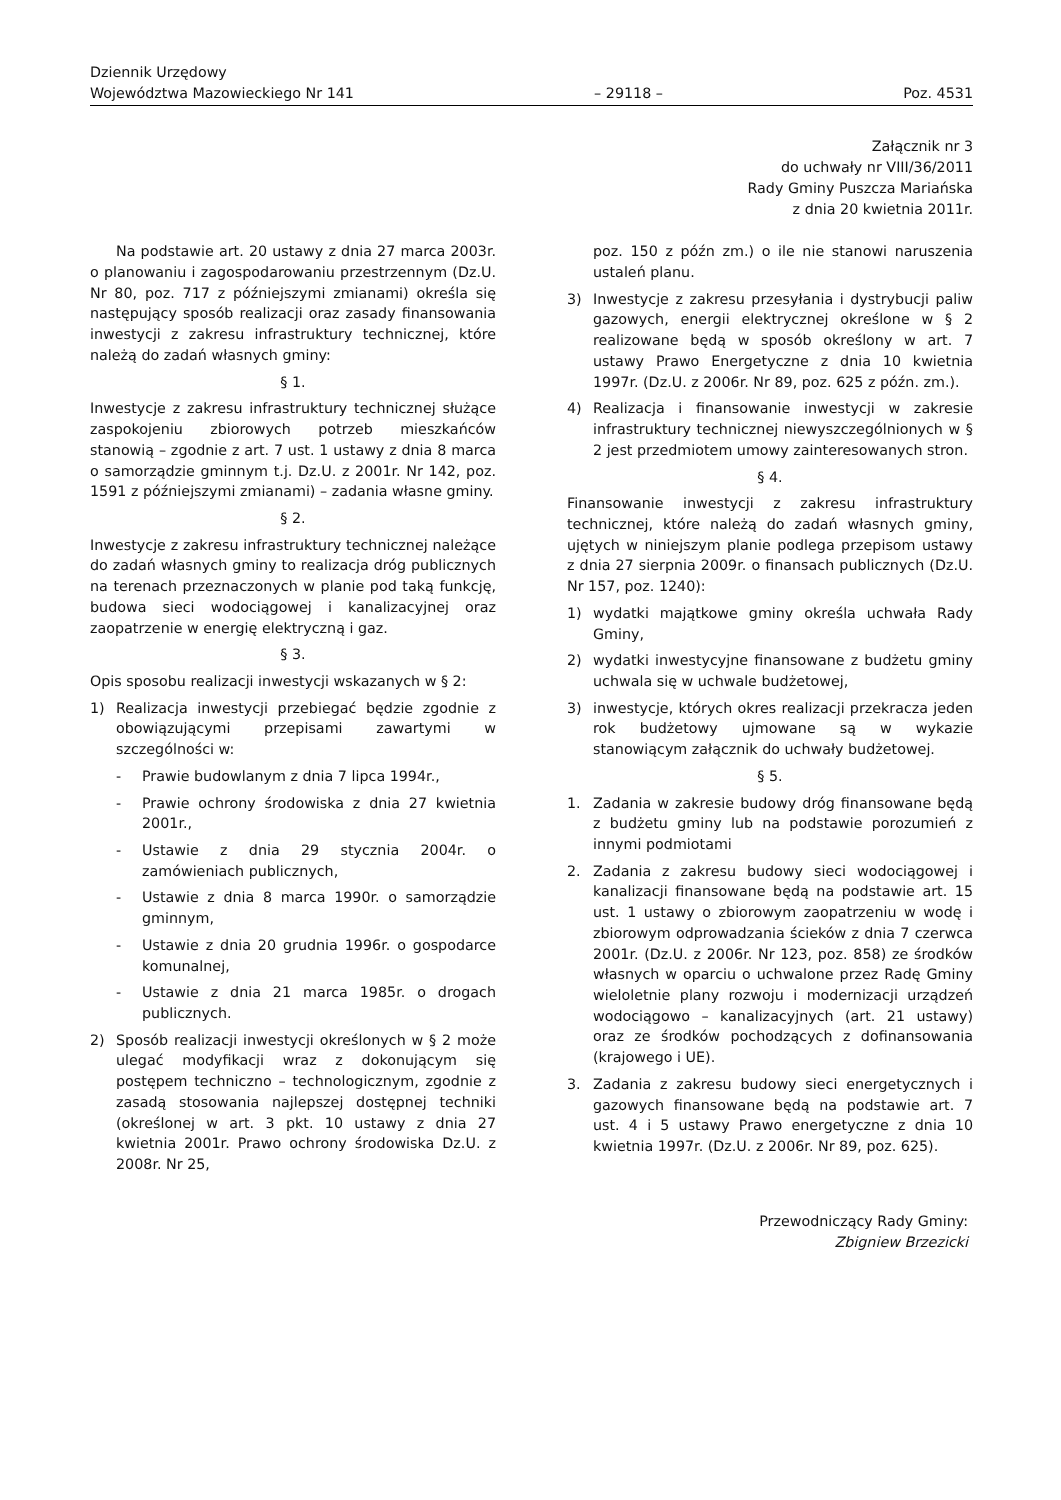Dziennik Urzędowy
Województwa Mazowieckiego Nr 141
– 29118 –
Poz. 4531
Załącznik nr 3
do uchwały nr VIII/36/2011
Rady Gminy Puszcza Mariańska
z dnia 20 kwietnia 2011r.
Na podstawie art. 20 ustawy z dnia 27 marca 2003r. o planowaniu i zagospodarowaniu przestrzennym (Dz.U. Nr 80, poz. 717 z późniejszymi zmianami) określa się następujący sposób realizacji oraz zasady finansowania inwestycji z zakresu infrastruktury technicznej, które należą do zadań własnych gminy:
§ 1.
Inwestycje z zakresu infrastruktury technicznej służące zaspokojeniu zbiorowych potrzeb mieszkańców stanowią – zgodnie z art. 7 ust. 1 ustawy z dnia 8 marca o samorządzie gminnym t.j. Dz.U. z 2001r. Nr 142, poz. 1591 z późniejszymi zmianami) – zadania własne gminy.
§ 2.
Inwestycje z zakresu infrastruktury technicznej należące do zadań własnych gminy to realizacja dróg publicznych na terenach przeznaczonych w planie pod taką funkcję, budowa sieci wodociągowej i kanalizacyjnej oraz zaopatrzenie w energię elektryczną i gaz.
§ 3.
Opis sposobu realizacji inwestycji wskazanych w § 2:
1) Realizacja inwestycji przebiegać będzie zgodnie z obowiązującymi przepisami zawartymi w szczególności w:
- Prawie budowlanym z dnia 7 lipca 1994r.,
- Prawie ochrony środowiska z dnia 27 kwietnia 2001r.,
- Ustawie z dnia 29 stycznia 2004r. o zamówieniach publicznych,
- Ustawie z dnia 8 marca 1990r. o samorządzie gminnym,
- Ustawie z dnia 20 grudnia 1996r. o gospodarce komunalnej,
- Ustawie z dnia 21 marca 1985r. o drogach publicznych.
2) Sposób realizacji inwestycji określonych w § 2 może ulegać modyfikacji wraz z dokonującym się postępem techniczno – technologicznym, zgodnie z zasadą stosowania najlepszej dostępnej techniki (określonej w art. 3 pkt. 10 ustawy z dnia 27 kwietnia 2001r. Prawo ochrony środowiska Dz.U. z 2008r. Nr 25,
poz. 150 z późn zm.) o ile nie stanowi naruszenia ustaleń planu.
3) Inwestycje z zakresu przesyłania i dystrybucji paliw gazowych, energii elektrycznej określone w § 2 realizowane będą w sposób określony w art. 7 ustawy Prawo Energetyczne z dnia 10 kwietnia 1997r. (Dz.U. z 2006r. Nr 89, poz. 625 z późn. zm.).
4) Realizacja i finansowanie inwestycji w zakresie infrastruktury technicznej niewyszczególnionych w § 2 jest przedmiotem umowy zainteresowanych stron.
§ 4.
Finansowanie inwestycji z zakresu infrastruktury technicznej, które należą do zadań własnych gminy, ujętych w niniejszym planie podlega przepisom ustawy z dnia 27 sierpnia 2009r. o finansach publicznych (Dz.U. Nr 157, poz. 1240):
1) wydatki majątkowe gminy określa uchwała Rady Gminy,
2) wydatki inwestycyjne finansowane z budżetu gminy uchwala się w uchwale budżetowej,
3) inwestycje, których okres realizacji przekracza jeden rok budżetowy ujmowane są w wykazie stanowiącym załącznik do uchwały budżetowej.
§ 5.
1. Zadania w zakresie budowy dróg finansowane będą z budżetu gminy lub na podstawie porozumień z innymi podmiotami
2. Zadania z zakresu budowy sieci wodociągowej i kanalizacji finansowane będą na podstawie art. 15 ust. 1 ustawy o zbiorowym zaopatrzeniu w wodę i zbiorowym odprowadzania ścieków z dnia 7 czerwca 2001r. (Dz.U. z 2006r. Nr 123, poz. 858) ze środków własnych w oparciu o uchwalone przez Radę Gminy wieloletnie plany rozwoju i modernizacji urządzeń wodociągowo – kanalizacyjnych (art. 21 ustawy) oraz ze środków pochodzących z dofinansowania (krajowego i UE).
3. Zadania z zakresu budowy sieci energetycznych i gazowych finansowane będą na podstawie art. 7 ust. 4 i 5 ustawy Prawo energetyczne z dnia 10 kwietnia 1997r. (Dz.U. z 2006r. Nr 89, poz. 625).
Przewodniczący Rady Gminy:
Zbigniew Brzezicki